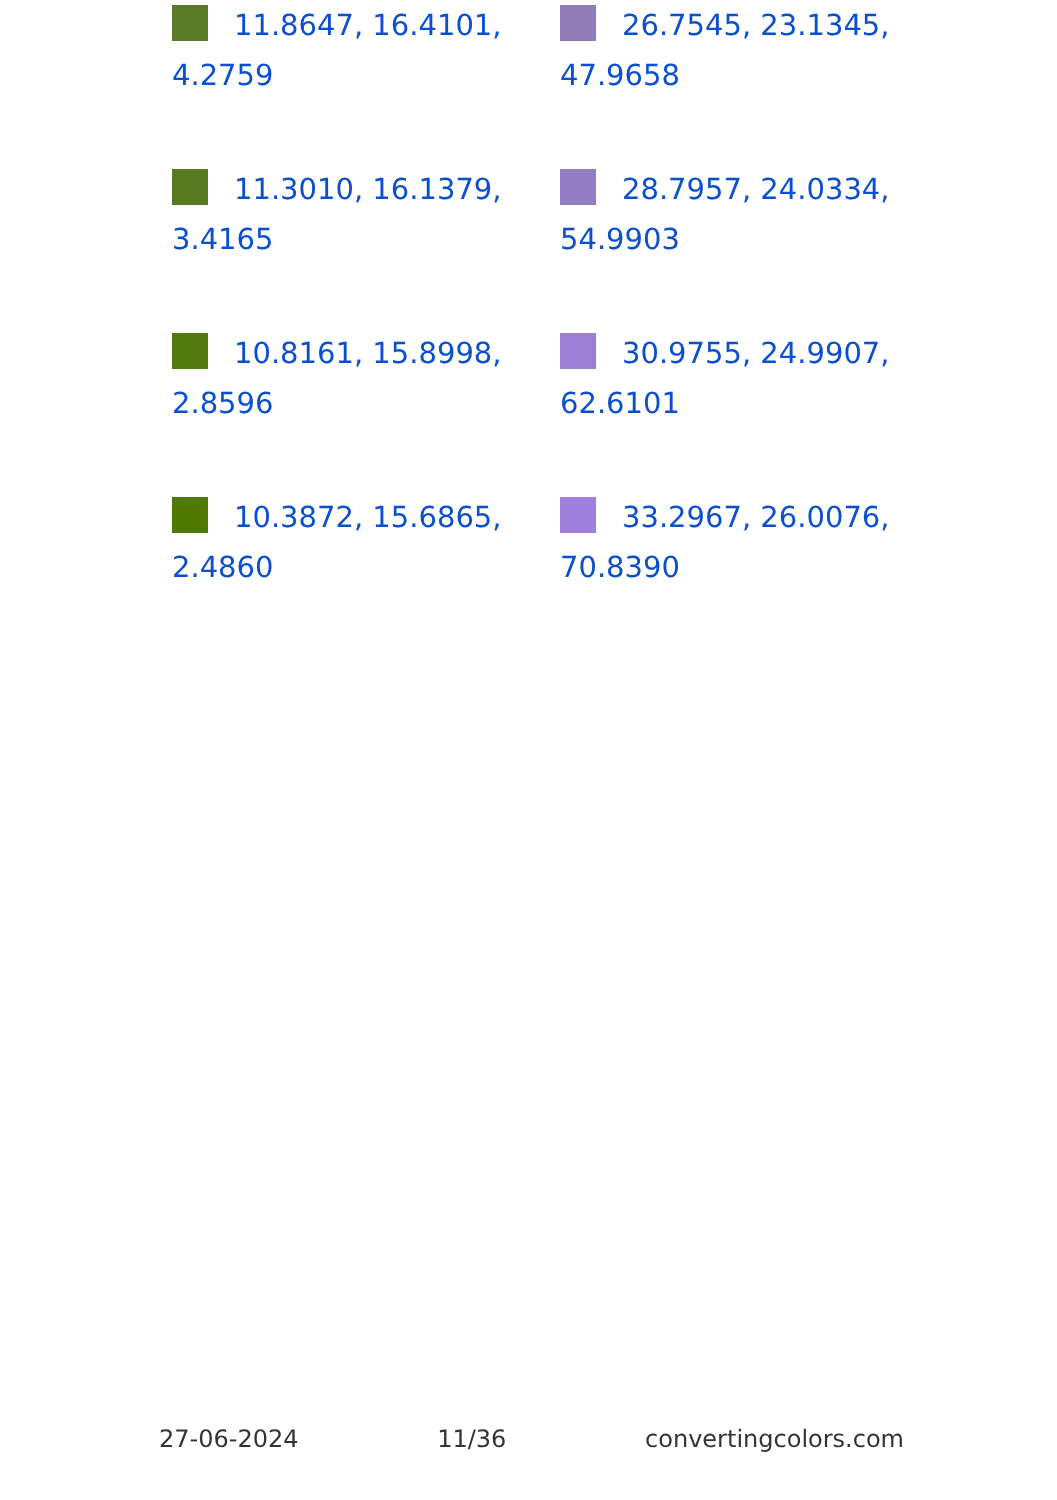11.8647, 16.4101, 4.2759
26.7545, 23.1345, 47.9658
11.3010, 16.1379, 3.4165
28.7957, 24.0334, 54.9903
10.8161, 15.8998, 2.8596
30.9755, 24.9907, 62.6101
10.3872, 15.6865, 2.4860
33.2967, 26.0076, 70.8390
27-06-2024 11/36 convertingcolors.com